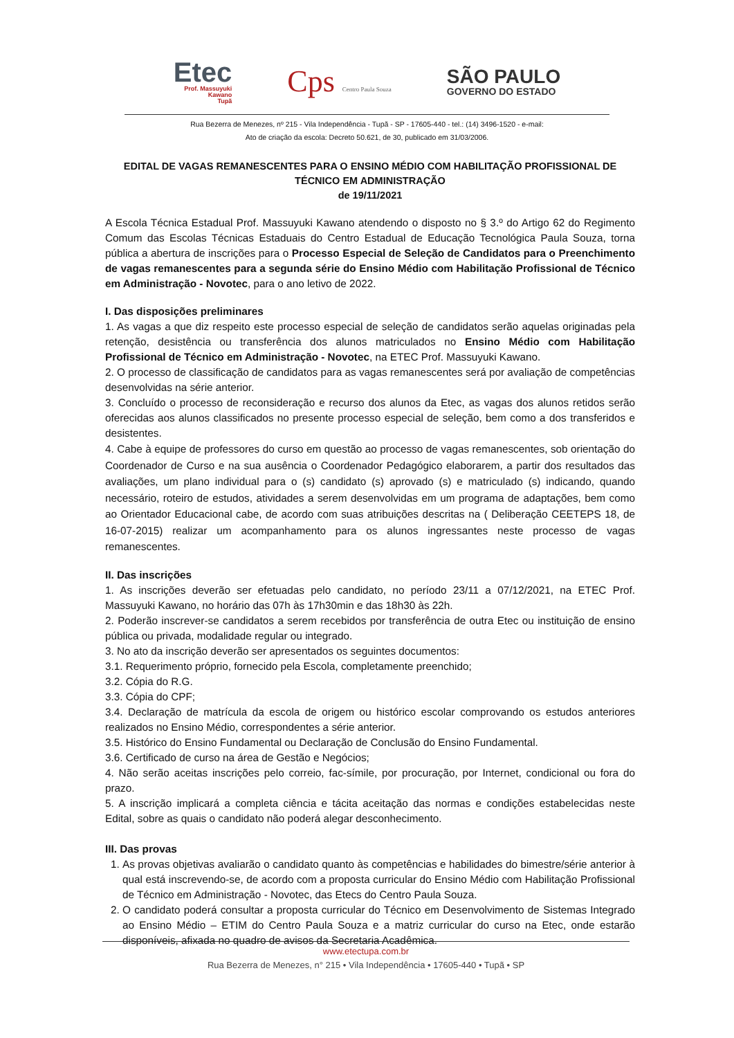Etec
Prof. Massuyuki
Kawano
Tupã
Cps Centro Paula Souza
SÃO PAULO
GOVERNO DO ESTADO
Rua Bezerra de Menezes, nº 215 - Vila Independência - Tupã - SP - 17605-440 - tel.: (14) 3496-1520 - e-mail:
Ato de criação da escola: Decreto 50.621, de 30, publicado em 31/03/2006.
EDITAL DE VAGAS REMANESCENTES PARA O ENSINO MÉDIO COM HABILITAÇÃO PROFISSIONAL DE TÉCNICO EM ADMINISTRAÇÃO
de 19/11/2021
A Escola Técnica Estadual Prof. Massuyuki Kawano atendendo o disposto no § 3.º do Artigo 62 do Regimento Comum das Escolas Técnicas Estaduais do Centro Estadual de Educação Tecnológica Paula Souza, torna pública a abertura de inscrições para o Processo Especial de Seleção de Candidatos para o Preenchimento de vagas remanescentes para a segunda série do Ensino Médio com Habilitação Profissional de Técnico em Administração - Novotec, para o ano letivo de 2022.
I. Das disposições preliminares
1. As vagas a que diz respeito este processo especial de seleção de candidatos serão aquelas originadas pela retenção, desistência ou transferência dos alunos matriculados no Ensino Médio com Habilitação Profissional de Técnico em Administração - Novotec, na ETEC Prof. Massuyuki Kawano.
2. O processo de classificação de candidatos para as vagas remanescentes será por avaliação de competências desenvolvidas na série anterior.
3. Concluído o processo de reconsideração e recurso dos alunos da Etec, as vagas dos alunos retidos serão oferecidas aos alunos classificados no presente processo especial de seleção, bem como a dos transferidos e desistentes.
4. Cabe à equipe de professores do curso em questão ao processo de vagas remanescentes, sob orientação do Coordenador de Curso e na sua ausência o Coordenador Pedagógico elaborarem, a partir dos resultados das avaliações, um plano individual para o (s) candidato (s) aprovado (s) e matriculado (s) indicando, quando necessário, roteiro de estudos, atividades a serem desenvolvidas em um programa de adaptações, bem como ao Orientador Educacional cabe, de acordo com suas atribuições descritas na ( Deliberação CEETEPS 18, de 16-07-2015) realizar um acompanhamento para os alunos ingressantes neste processo de vagas remanescentes.
II. Das inscrições
1. As inscrições deverão ser efetuadas pelo candidato, no período 23/11 a 07/12/2021, na ETEC Prof. Massuyuki Kawano, no horário das 07h às 17h30min e das 18h30 às 22h.
2. Poderão inscrever-se candidatos a serem recebidos por transferência de outra Etec ou instituição de ensino pública ou privada, modalidade regular ou integrado.
3. No ato da inscrição deverão ser apresentados os seguintes documentos:
3.1. Requerimento próprio, fornecido pela Escola, completamente preenchido;
3.2. Cópia do R.G.
3.3. Cópia do CPF;
3.4. Declaração de matrícula da escola de origem ou histórico escolar comprovando os estudos anteriores realizados no Ensino Médio, correspondentes a série anterior.
3.5. Histórico do Ensino Fundamental ou Declaração de Conclusão do Ensino Fundamental.
3.6. Certificado de curso na área de Gestão e Negócios;
4. Não serão aceitas inscrições pelo correio, fac-símile, por procuração, por Internet, condicional ou fora do prazo.
5. A inscrição implicará a completa ciência e tácita aceitação das normas e condições estabelecidas neste Edital, sobre as quais o candidato não poderá alegar desconhecimento.
III. Das provas
1. As provas objetivas avaliarão o candidato quanto às competências e habilidades do bimestre/série anterior à qual está inscrevendo-se, de acordo com a proposta curricular do Ensino Médio com Habilitação Profissional de Técnico em Administração - Novotec, das Etecs do Centro Paula Souza.
2. O candidato poderá consultar a proposta curricular do Técnico em Desenvolvimento de Sistemas Integrado ao Ensino Médio – ETIM do Centro Paula Souza e a matriz curricular do curso na Etec, onde estarão disponíveis, afixada no quadro de avisos da Secretaria Acadêmica.
www.etectupa.com.br
Rua Bezerra de Menezes, n° 215 • Vila Independência • 17605-440 • Tupã • SP